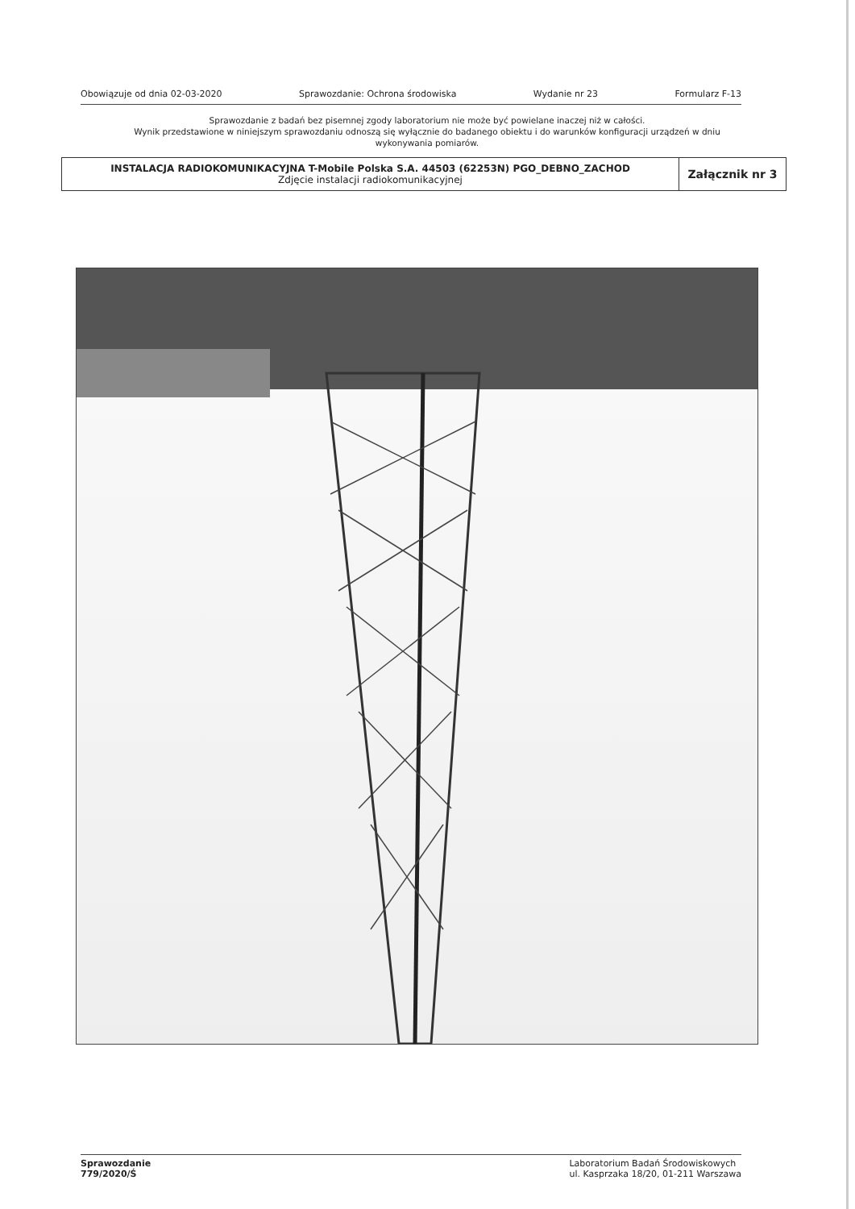Obowiązuje od dnia 02-03-2020 Sprawozdanie: Ochrona środowiska Wydanie nr 23 Formularz F-13
Sprawozdanie z badań bez pisemnej zgody laboratorium nie może być powielane inaczej niż w całości.
Wynik przedstawione w niniejszym sprawozdaniu odnoszą się wyłącznie do badanego obiektu i do warunków konfiguracji urządzeń w dniu wykonywania pomiarów.
| INSTALACJA RADIOKOMUNIKACYJNA T-Mobile Polska S.A. 44503 (62253N) PGO_DEBNO_ZACHOD Zdjęcie instalacji radiokomunikacyjnej | Załącznik nr 3 |
Sprawozdanie
779/2020/Ś Laboratorium Badań Środowiskowych
ul. Kasprzaka 18/20, 01-211 Warszawa